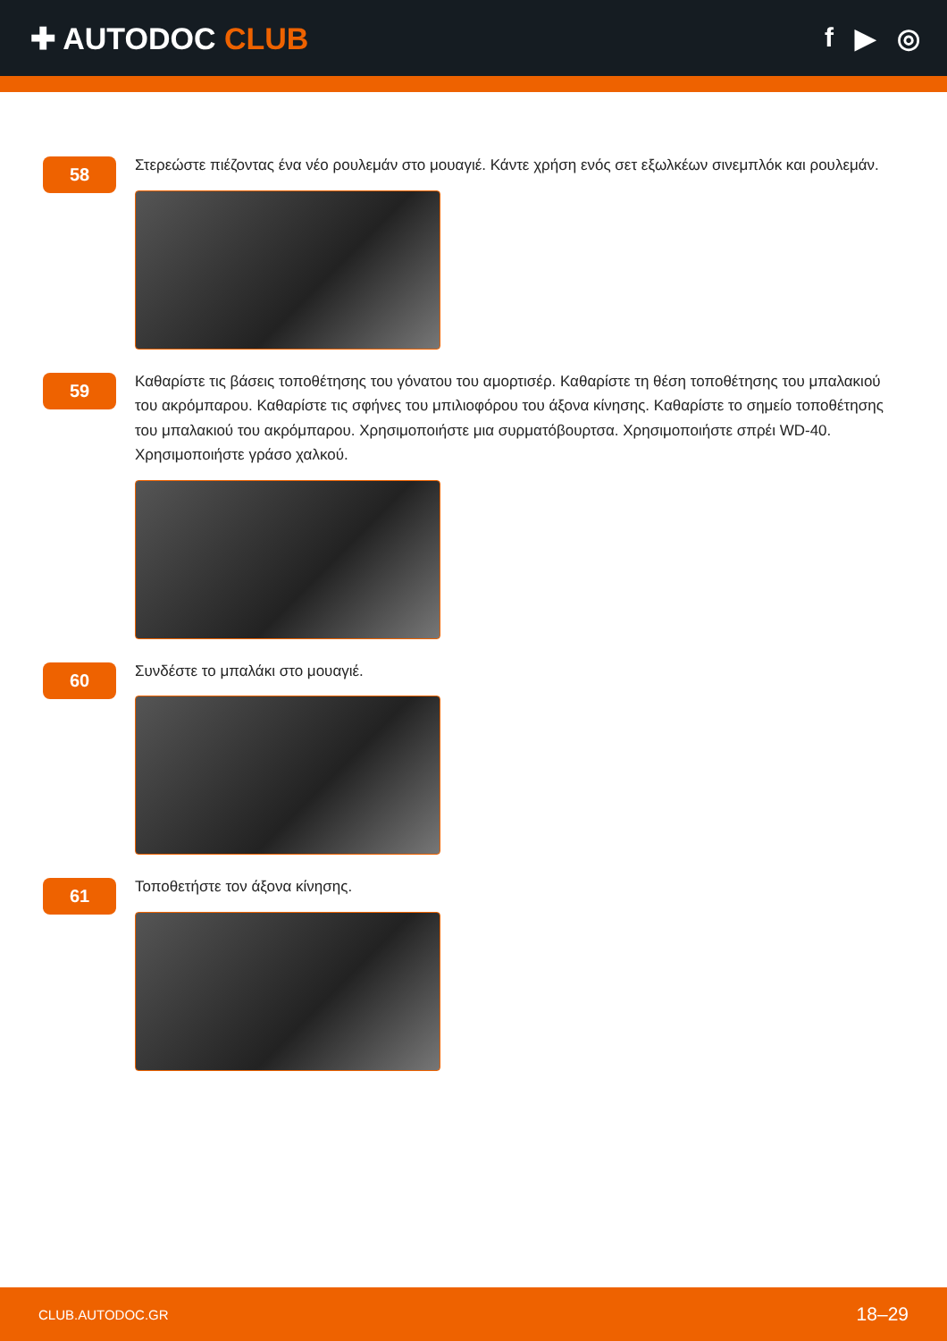✚ AUTODOC CLUB f ▶ ◎
58
Στερεώστε πιέζοντας ένα νέο ρουλεμάν στο μουαγιέ. Κάντε χρήση ενός σετ εξωλκέων σινεμπλόκ και ρουλεμάν.
59
Καθαρίστε τις βάσεις τοποθέτησης του γόνατου του αμορτισέρ. Καθαρίστε τη θέση τοποθέτησης του μπαλακιού του ακρόμπαρου. Καθαρίστε τις σφήνες του μπιλιοφόρου του άξονα κίνησης. Καθαρίστε το σημείο τοποθέτησης του μπαλακιού του ακρόμπαρου. Χρησιμοποιήστε μια συρματόβουρτσα. Χρησιμοποιήστε σπρέι WD-40. Χρησιμοποιήστε γράσο χαλκού.
60
Συνδέστε το μπαλάκι στο μουαγιέ.
61
Τοποθετήστε τον άξονα κίνησης.
CLUB.AUTODOC.GR 18–29